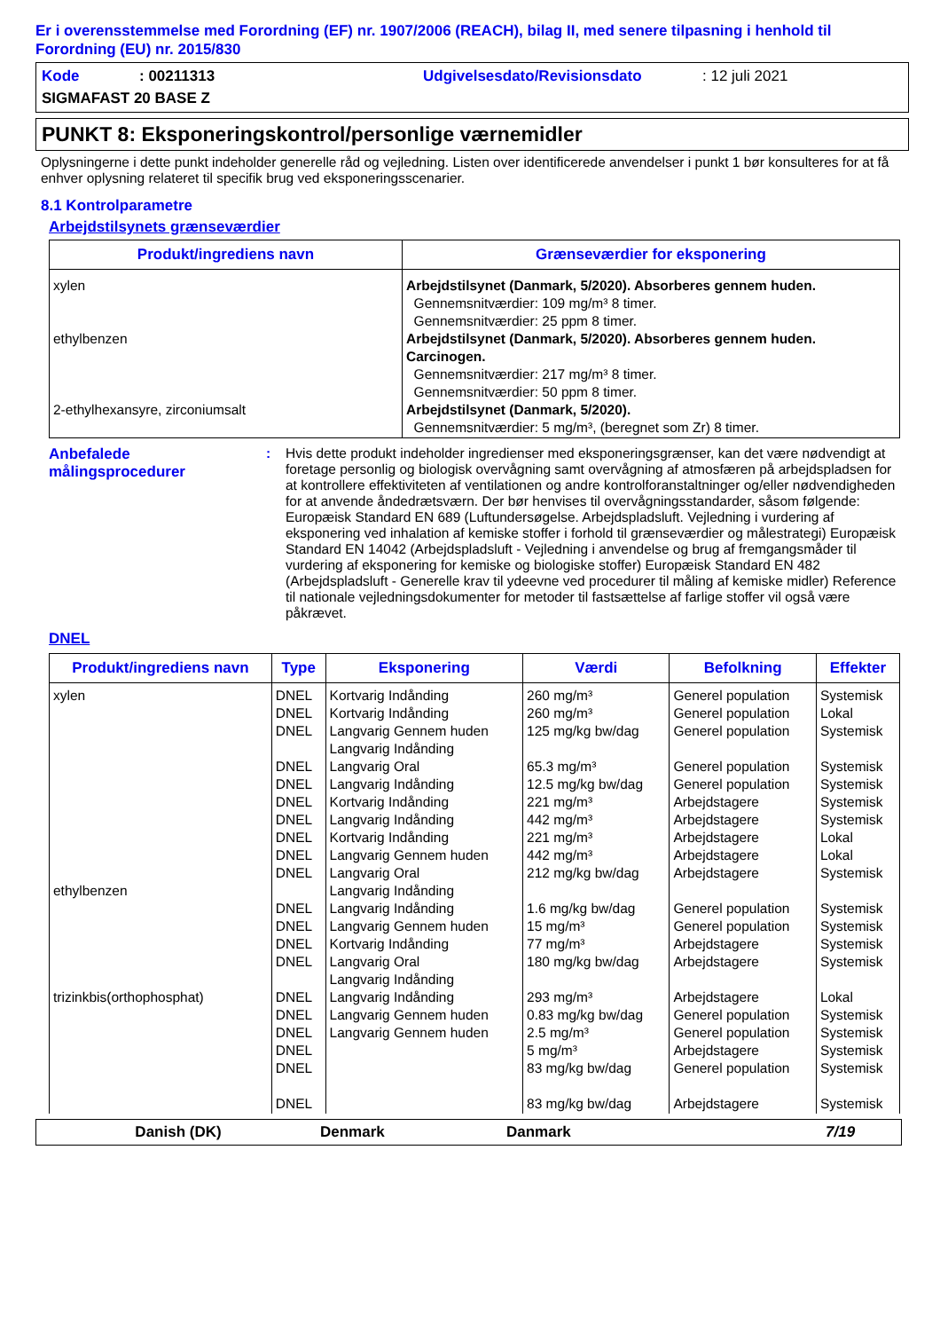Er i overensstemmelse med Forordning (EF) nr. 1907/2006 (REACH), bilag II, med senere tilpasning i henhold til Forordning (EU) nr. 2015/830
Kode: 00211313 Udgivelsesdato/Revisionsdato: 12 juli 2021
SIGMAFAST 20 BASE Z
PUNKT 8: Eksponeringskontrol/personlige værnemidler
Oplysningerne i dette punkt indeholder generelle råd og vejledning. Listen over identificerede anvendelser i punkt 1 bør konsulteres for at få enhver oplysning relateret til specifik brug ved eksponeringsscenarier.
8.1 Kontrolparametre
Arbejdstilsynets grænseværdier
| Produkt/ingrediens navn | Grænseværdier for eksponering |
| --- | --- |
| xylen ethylbenzen 2-ethylhexansyre, zirconiumsalt | Arbejdstilsynet (Danmark, 5/2020). Absorberes gennem huden. Gennemsnitværdier: 109 mg/m³ 8 timer. Gennemsnitværdier: 25 ppm 8 timer. Arbejdstilsynet (Danmark, 5/2020). Absorberes gennem huden. Carcinogen. Gennemsnitværdier: 217 mg/m³ 8 timer. Gennemsnitværdier: 50 ppm 8 timer. Arbejdstilsynet (Danmark, 5/2020). Gennemsnitværdier: 5 mg/m³, (beregnet som Zr) 8 timer. |
Anbefalede målingsprocedurer: Hvis dette produkt indeholder ingredienser med eksponeringsgrænser, kan det være nødvendigt at foretage personlig og biologisk overvågning samt overvågning af atmosfæren på arbejdspladsen for at kontrollere effektiviteten af ventilationen og andre kontrolforanstaltninger og/eller nødvendigheden for at anvende åndedrætsværn. Der bør henvises til overvågningsstandarder, såsom følgende: Europæisk Standard EN 689 (Luftundersøgelse. Arbejdspladsluft. Vejledning i vurdering af eksponering ved inhalation af kemiske stoffer i forhold til grænseværdier og målestrategi) Europæisk Standard EN 14042 (Arbejdspladsluft - Vejledning i anvendelse og brug af fremgangsmåder til vurdering af eksponering for kemiske og biologiske stoffer) Europæisk Standard EN 482 (Arbejdspladsluft - Generelle krav til ydeevne ved procedurer til måling af kemiske midler) Reference til nationale vejledningsdokumenter for metoder til fastsættelse af farlige stoffer vil også være påkrævet.
DNEL
| Produkt/ingrediens navn | Type | Eksponering | Værdi | Befolkning | Effekter |
| --- | --- | --- | --- | --- | --- |
| xylen ethylbenzen trizinkbis(orthophosphat) | DNEL DNEL DNEL DNEL DNEL DNEL DNEL DNEL DNEL DNEL DNEL DNEL DNEL DNEL DNEL DNEL DNEL DNEL DNEL DNEL | Kortvarig Indånding Kortvarig Indånding Langvarig Gennem huden Langvarig Indånding Langvarig Oral Langvarig Indånding Kortvarig Indånding Langvarig Indånding Kortvarig Indånding Langvarig Gennem huden Langvarig Oral Langvarig Indånding Langvarig Indånding Langvarig Gennem huden Kortvarig Indånding Langvarig Oral Langvarig Indånding Langvarig Indånding Langvarig Gennem huden Langvarig Gennem huden | 260 mg/m³ 260 mg/m³ 125 mg/kg bw/dag 65.3 mg/m³ 12.5 mg/kg bw/dag 221 mg/m³ 442 mg/m³ 221 mg/m³ 442 mg/m³ 212 mg/kg bw/dag 1.6 mg/kg bw/dag 15 mg/m³ 77 mg/m³ 180 mg/kg bw/dag 293 mg/m³ 0.83 mg/kg bw/dag 2.5 mg/m³ 5 mg/m³ 83 mg/kg bw/dag 83 mg/kg bw/dag | Generel population Generel population Generel population Generel population Generel population Arbejdstagere Arbejdstagere Arbejdstagere Arbejdstagere Arbejdstagere Generel population Generel population Arbejdstagere Arbejdstagere Arbejdstagere Generel population Generel population Arbejdstagere Generel population Arbejdstagere | Systemisk Lokal Systemisk Systemisk Systemisk Systemisk Systemisk Lokal Lokal Systemisk Systemisk Systemisk Systemisk Systemisk Lokal Systemisk Systemisk Systemisk Systemisk Systemisk |
Danish (DK) Denmark Danmark 7/19